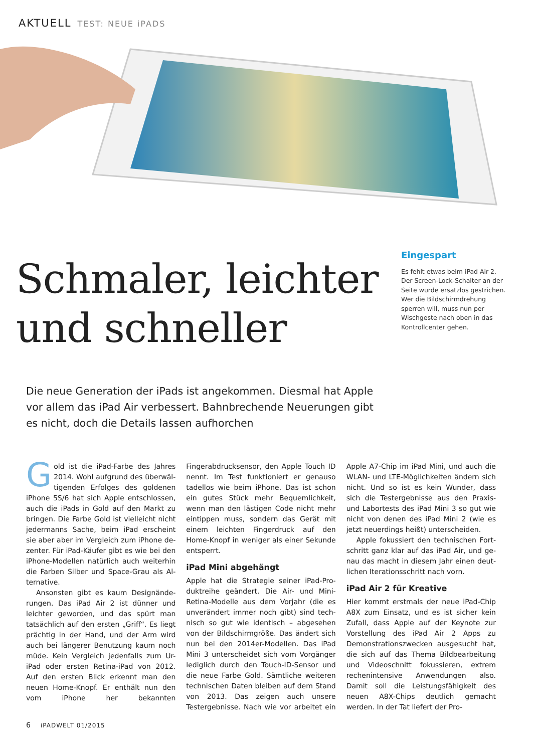AKTUELL TEST: NEUE iPADS
Eingespart
Es fehlt etwas beim iPad Air 2. Der Screen-Lock-Schalter an der Seite wurde ersatzlos gestrichen. Wer die Bild­schirmdrehung sperren will, muss nun per Wischgeste nach oben in das Kontroll­center gehen.
Schmaler, leichter
und schneller
Die neue Generation der iPads ist angekommen. Diesmal hat Apple vor allem das iPad Air verbessert. Bahnbrechende Neuerungen gibt es nicht, doch die Details lassen aufhorchen
Gold ist die iPad-Farbe des Jahres 2014. Wohl aufgrund des überwäl­tigenden Erfolges des goldenen iPhone 5S/6 hat sich Apple entschlossen, auch die iPads in Gold auf den Markt zu bringen. Die Farbe Gold ist vielleicht nicht jedermanns Sache, beim iPad erscheint sie aber aber im Vergleich zum iPhone de­zenter. Für iPad-Käufer gibt es wie bei den iPhone-Modellen natürlich auch weiterhin die Farben Silber und Space-Grau als Al­ternative.
Ansonsten gibt es kaum Designände­rungen. Das iPad Air 2 ist dünner und leich­ter geworden, und das spürt man tatsäch­lich auf den ersten „Griff“. Es liegt prächtig in der Hand, und der Arm wird auch bei längerer Benutzung kaum noch müde. Kein Vergleich jedenfalls zum Ur-iPad oder ers­ten Retina-iPad von 2012. Auf den ersten Blick erkennt man den neuen Home-Knopf. Er enthält nun den vom iPhone her be­kannten Fingerabdrucksensor, den Apple Touch ID nennt. Im Test funktioniert er ge­nauso tadellos wie beim iPhone. Das ist schon ein gutes Stück mehr Bequemlich­keit, wenn man den lästigen Code nicht mehr eintippen muss, sondern das Gerät mit einem leichten Fingerdruck auf den Home-Knopf in weniger als einer Sekunde entsperrt.
iPad Mini abgehängt
Apple hat die Strategie seiner iPad-Pro­duktreihe geändert. Die Air- und Mini-Retina-Modelle aus dem Vorjahr (die es unverändert immer noch gibt) sind tech­nisch so gut wie identisch – abgesehen von der Bildschirmgröße. Das ändert sich nun bei den 2014er-Modellen. Das iPad Mini 3 unterscheidet sich vom Vorgän­ger lediglich durch den Touch-ID-Sensor und die neue Farbe Gold. Sämtliche wei­teren technischen Daten bleiben auf dem Stand von 2013. Das zeigen auch unsere Testergebnisse. Nach wie vor arbeitet ein Apple A7-Chip im iPad Mini, und auch die WLAN- und LTE-Möglichkeiten ändern sich nicht. Und so ist es kein Wunder, dass sich die Testergebnisse aus den Praxis- und La­bortests des iPad Mini 3 so gut wie nicht von denen des iPad Mini 2 (wie es jetzt neuerdings heißt) unterscheiden.
Apple fokussiert den technischen Fort­schritt ganz klar auf das iPad Air, und ge­nau das macht in diesem Jahr einen deut­lichen Iterationsschritt nach vorn.
iPad Air 2 für Kreative
Hier kommt erstmals der neue iPad-Chip A8X zum Einsatz, und es ist sicher kein Zu­fall, dass Apple auf der Keynote zur Vorstel­lung des iPad Air 2 Apps zu Demonstrations­zwecken ausgesucht hat, die sich auf das Thema Bildbearbeitung und Videoschnitt fokussieren, extrem rechenintensive An­wendungen also. Damit soll die Leistungs­fähigkeit des neuen A8X-Chips deutlich gemacht werden. In der Tat liefert der Pro-
6 iPADWELT 01/2015